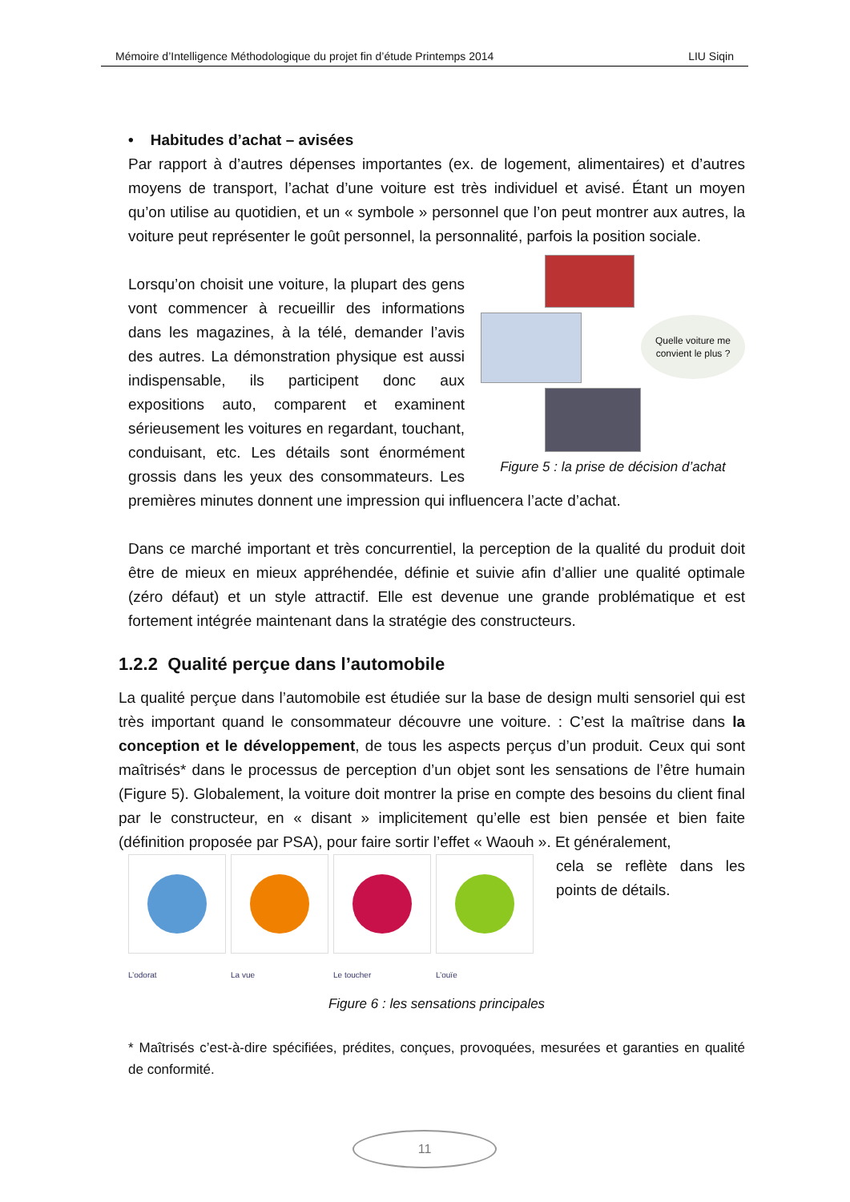Mémoire d’Intelligence Méthodologique du projet fin d’étude Printemps 2014 LIU Siqin
• Habitudes d’achat – avisées
Par rapport à d’autres dépenses importantes (ex. de logement, alimentaires) et d’autres moyens de transport, l’achat d’une voiture est très individuel et avisé. Étant un moyen qu’on utilise au quotidien, et un « symbole » personnel que l’on peut montrer aux autres, la voiture peut représenter le goût personnel, la personnalité, parfois la position sociale.
Quelle voiture me convient le plus ?
Figure 5 : la prise de décision d’achat
Lorsqu’on choisit une voiture, la plupart des gens vont commencer à recueillir des informations dans les magazines, à la télé, demander l’avis des autres. La démonstration physique est aussi indispensable, ils participent donc aux expositions auto, comparent et examinent sérieusement les voitures en regardant, touchant, conduisant, etc. Les détails sont énormément grossis dans les yeux des consommateurs. Les premières minutes donnent une impression qui influencera l’acte d’achat.
Dans ce marché important et très concurrentiel, la perception de la qualité du produit doit être de mieux en mieux appréhendée, définie et suivie afin d’allier une qualité optimale (zéro défaut) et un style attractif. Elle est devenue une grande problématique et est fortement intégrée maintenant dans la stratégie des constructeurs.
1.2.2 Qualité perçue dans l’automobile
La qualité perçue dans l’automobile est étudiée sur la base de design multi sensoriel qui est très important quand le consommateur découvre une voiture. : C’est la maîtrise dans la conception et le développement, de tous les aspects perçus d’un produit. Ceux qui sont maîtrisés* dans le processus de perception d’un objet sont les sensations de l’être humain (Figure 5). Globalement, la voiture doit montrer la prise en compte des besoins du client final par le constructeur, en « disant » implicitement qu’elle est bien pensée et bien faite (définition proposée par PSA), pour faire sortir l’effet « Waouh ». Et généralement,
L’odorat La vue Le toucher L’ouïe
cela se reflète dans les points de détails.
Figure 6 : les sensations principales
* Maîtrisés c’est-à-dire spécifiées, prédites, conçues, provoquées, mesurées et garanties en qualité de conformité.
11